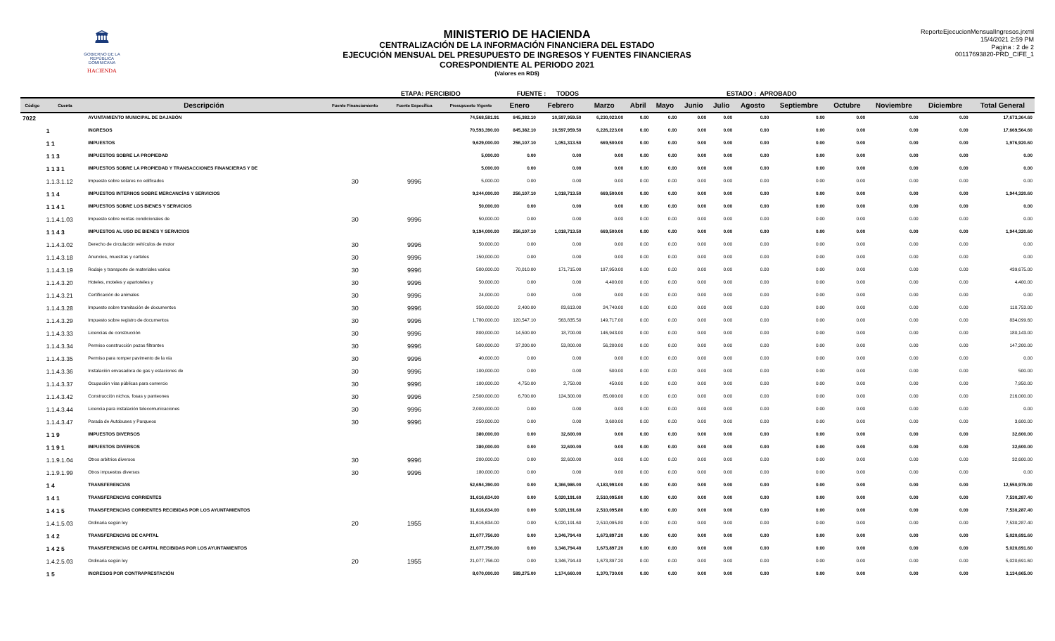🏛
GOBIERNO DE LA
REPÚBLICA
DOMINICANA
HACIENDA
MINISTERIO DE HACIENDA
CENTRALIZACIÓN DE LA INFORMACIÓN FINANCIERA DEL ESTADO
EJECUCIÓN MENSUAL DEL PRESUPUESTO DE INGRESOS Y FUENTES FINANCIERAS
CORESPONDIENTE AL PERIODO 2021
(Valores en RD$)
ReporteEjecucionMensualIngresos.jrxml
15/4/2021 2:59 PM
Pagina : 2 de 2
00117693820-PRD_CIFE_1
ETAPA: PERCIBIDO FUENTE : TODOS ESTADO : APROBADO
| Código | Cuenta | Descripción | Fuente Financiamiento | Fuente Específica | Presupuesto Vigente | Enero | Febrero | Marzo | Abril | Mayo | Junio | Julio | Agosto | Septiembre | Octubre | Noviembre | Diciembre | Total General |
| --- | --- | --- | --- | --- | --- | --- | --- | --- | --- | --- | --- | --- | --- | --- | --- | --- | --- | --- |
| 7022 | | AYUNTAMIENTO MUNICIPAL DE DAJABÓN | | | 74,568,581.91 | 845,382.10 | 10,597,959.50 | 6,230,023.00 | 0.00 | 0.00 | 0.00 | 0.00 | 0.00 | 0.00 | 0.00 | 0.00 | 0.00 | 17,673,364.60 |
| | 1 | INGRESOS | | | 70,593,390.00 | 845,382.10 | 10,597,959.50 | 6,226,223.00 | 0.00 | 0.00 | 0.00 | 0.00 | 0.00 | 0.00 | 0.00 | 0.00 | 0.00 | 17,669,564.60 |
| | 1 1 | IMPUESTOS | | | 9,629,000.00 | 256,107.10 | 1,051,313.50 | 669,500.00 | 0.00 | 0.00 | 0.00 | 0.00 | 0.00 | 0.00 | 0.00 | 0.00 | 0.00 | 1,976,920.60 |
| | 1 1 3 | IMPUESTOS SOBRE LA PROPIEDAD | | | 5,000.00 | 0.00 | 0.00 | 0.00 | 0.00 | 0.00 | 0.00 | 0.00 | 0.00 | 0.00 | 0.00 | 0.00 | 0.00 | 0.00 |
| | 1 1 3 1 | IMPUESTOS SOBRE LA PROPIEDAD Y TRANSACCIONES FINANCIERAS Y DE | | | 5,000.00 | 0.00 | 0.00 | 0.00 | 0.00 | 0.00 | 0.00 | 0.00 | 0.00 | 0.00 | 0.00 | 0.00 | 0.00 | 0.00 |
| | 1.1.3.1.12 | Impuesto sobre solares no edificados | 30 | 9996 | 5,000.00 | 0.00 | 0.00 | 0.00 | 0.00 | 0.00 | 0.00 | 0.00 | 0.00 | 0.00 | 0.00 | 0.00 | 0.00 | 0.00 |
| | 1 1 4 | IMPUESTOS INTERNOS SOBRE MERCANCÍAS Y SERVICIOS | | | 9,244,000.00 | 256,107.10 | 1,018,713.50 | 669,500.00 | 0.00 | 0.00 | 0.00 | 0.00 | 0.00 | 0.00 | 0.00 | 0.00 | 0.00 | 1,944,320.60 |
| | 1 1 4 1 | IMPUESTOS SOBRE LOS BIENES Y SERVICIOS | | | 50,000.00 | 0.00 | 0.00 | 0.00 | 0.00 | 0.00 | 0.00 | 0.00 | 0.00 | 0.00 | 0.00 | 0.00 | 0.00 | 0.00 |
| | 1.1.4.1.03 | Impuesto sobre ventas condicionales de | 30 | 9996 | 50,000.00 | 0.00 | 0.00 | 0.00 | 0.00 | 0.00 | 0.00 | 0.00 | 0.00 | 0.00 | 0.00 | 0.00 | 0.00 | 0.00 |
| | 1 1 4 3 | IMPUESTOS AL USO DE BIENES Y SERVICIOS | | | 9,194,000.00 | 256,107.10 | 1,018,713.50 | 669,500.00 | 0.00 | 0.00 | 0.00 | 0.00 | 0.00 | 0.00 | 0.00 | 0.00 | 0.00 | 1,944,320.60 |
| | 1.1.4.3.02 | Derecho de circulación vehículos de motor | 30 | 9996 | 50,000.00 | 0.00 | 0.00 | 0.00 | 0.00 | 0.00 | 0.00 | 0.00 | 0.00 | 0.00 | 0.00 | 0.00 | 0.00 | 0.00 |
| | 1.1.4.3.18 | Anuncios, muestras y carteles | 30 | 9996 | 150,000.00 | 0.00 | 0.00 | 0.00 | 0.00 | 0.00 | 0.00 | 0.00 | 0.00 | 0.00 | 0.00 | 0.00 | 0.00 | 0.00 |
| | 1.1.4.3.19 | Rodaje y transporte de materiales varios | 30 | 9996 | 500,000.00 | 70,010.00 | 171,715.00 | 197,950.00 | 0.00 | 0.00 | 0.00 | 0.00 | 0.00 | 0.00 | 0.00 | 0.00 | 0.00 | 439,675.00 |
| | 1.1.4.3.20 | Hoteles, moteles y apartoteles y | 30 | 9996 | 50,000.00 | 0.00 | 0.00 | 4,400.00 | 0.00 | 0.00 | 0.00 | 0.00 | 0.00 | 0.00 | 0.00 | 0.00 | 0.00 | 4,400.00 |
| | 1.1.4.3.21 | Certificación de animales | 30 | 9996 | 24,000.00 | 0.00 | 0.00 | 0.00 | 0.00 | 0.00 | 0.00 | 0.00 | 0.00 | 0.00 | 0.00 | 0.00 | 0.00 | 0.00 |
| | 1.1.4.3.28 | Impuesto sobre tramitación de documentos | 30 | 9996 | 350,000.00 | 2,400.00 | 83,613.00 | 24,740.00 | 0.00 | 0.00 | 0.00 | 0.00 | 0.00 | 0.00 | 0.00 | 0.00 | 0.00 | 110,753.00 |
| | 1.1.4.3.29 | Impuesto sobre registro de documentos | 30 | 9996 | 1,780,000.00 | 120,547.10 | 563,835.50 | 149,717.00 | 0.00 | 0.00 | 0.00 | 0.00 | 0.00 | 0.00 | 0.00 | 0.00 | 0.00 | 834,099.60 |
| | 1.1.4.3.33 | Licencias de construcción | 30 | 9996 | 800,000.00 | 14,500.00 | 18,700.00 | 146,943.00 | 0.00 | 0.00 | 0.00 | 0.00 | 0.00 | 0.00 | 0.00 | 0.00 | 0.00 | 180,143.00 |
| | 1.1.4.3.34 | Permiso construcción pozos filtrantes | 30 | 9996 | 500,000.00 | 37,200.00 | 53,800.00 | 56,200.00 | 0.00 | 0.00 | 0.00 | 0.00 | 0.00 | 0.00 | 0.00 | 0.00 | 0.00 | 147,200.00 |
| | 1.1.4.3.35 | Permiso para romper pavimento de la vía | 30 | 9996 | 40,000.00 | 0.00 | 0.00 | 0.00 | 0.00 | 0.00 | 0.00 | 0.00 | 0.00 | 0.00 | 0.00 | 0.00 | 0.00 | 0.00 |
| | 1.1.4.3.36 | Instalación envasadora de gas y estaciones de | 30 | 9996 | 100,000.00 | 0.00 | 0.00 | 500.00 | 0.00 | 0.00 | 0.00 | 0.00 | 0.00 | 0.00 | 0.00 | 0.00 | 0.00 | 500.00 |
| | 1.1.4.3.37 | Ocupación vías públicas para comercio | 30 | 9996 | 100,000.00 | 4,750.00 | 2,750.00 | 450.00 | 0.00 | 0.00 | 0.00 | 0.00 | 0.00 | 0.00 | 0.00 | 0.00 | 0.00 | 7,950.00 |
| | 1.1.4.3.42 | Construcción nichos, fosas y panteones | 30 | 9996 | 2,500,000.00 | 6,700.00 | 124,300.00 | 85,000.00 | 0.00 | 0.00 | 0.00 | 0.00 | 0.00 | 0.00 | 0.00 | 0.00 | 0.00 | 216,000.00 |
| | 1.1.4.3.44 | Licencia para instalación telecomunicaciones | 30 | 9996 | 2,000,000.00 | 0.00 | 0.00 | 0.00 | 0.00 | 0.00 | 0.00 | 0.00 | 0.00 | 0.00 | 0.00 | 0.00 | 0.00 | 0.00 |
| | 1.1.4.3.47 | Parada de Autobuses y Parqueos | 30 | 9996 | 250,000.00 | 0.00 | 0.00 | 3,600.00 | 0.00 | 0.00 | 0.00 | 0.00 | 0.00 | 0.00 | 0.00 | 0.00 | 0.00 | 3,600.00 |
| | 1 1 9 | IMPUESTOS DIVERSOS | | | 380,000.00 | 0.00 | 32,600.00 | 0.00 | 0.00 | 0.00 | 0.00 | 0.00 | 0.00 | 0.00 | 0.00 | 0.00 | 0.00 | 32,600.00 |
| | 1 1 9 1 | IMPUESTOS DIVERSOS | | | 380,000.00 | 0.00 | 32,600.00 | 0.00 | 0.00 | 0.00 | 0.00 | 0.00 | 0.00 | 0.00 | 0.00 | 0.00 | 0.00 | 32,600.00 |
| | 1.1.9.1.04 | Otros arbitrios diversos | 30 | 9996 | 200,000.00 | 0.00 | 32,600.00 | 0.00 | 0.00 | 0.00 | 0.00 | 0.00 | 0.00 | 0.00 | 0.00 | 0.00 | 0.00 | 32,600.00 |
| | 1.1.9.1.99 | Otros impuestos diversos | 30 | 9996 | 180,000.00 | 0.00 | 0.00 | 0.00 | 0.00 | 0.00 | 0.00 | 0.00 | 0.00 | 0.00 | 0.00 | 0.00 | 0.00 | 0.00 |
| | 1 4 | TRANSFERENCIAS | | | 52,694,390.00 | 0.00 | 8,366,986.00 | 4,183,993.00 | 0.00 | 0.00 | 0.00 | 0.00 | 0.00 | 0.00 | 0.00 | 0.00 | 0.00 | 12,550,979.00 |
| | 1 4 1 | TRANSFERENCIAS CORRIENTES | | | 31,616,634.00 | 0.00 | 5,020,191.60 | 2,510,095.80 | 0.00 | 0.00 | 0.00 | 0.00 | 0.00 | 0.00 | 0.00 | 0.00 | 0.00 | 7,530,287.40 |
| | 1 4 1 5 | TRANSFERENCIAS CORRIENTES RECIBIDAS POR LOS AYUNTAMIENTOS | | | 31,616,634.00 | 0.00 | 5,020,191.60 | 2,510,095.80 | 0.00 | 0.00 | 0.00 | 0.00 | 0.00 | 0.00 | 0.00 | 0.00 | 0.00 | 7,530,287.40 |
| | 1.4.1.5.03 | Ordinaria según ley | 20 | 1955 | 31,616,634.00 | 0.00 | 5,020,191.60 | 2,510,095.80 | 0.00 | 0.00 | 0.00 | 0.00 | 0.00 | 0.00 | 0.00 | 0.00 | 0.00 | 7,530,287.40 |
| | 1 4 2 | TRANSFERENCIAS DE CAPITAL | | | 21,077,756.00 | 0.00 | 3,346,794.40 | 1,673,897.20 | 0.00 | 0.00 | 0.00 | 0.00 | 0.00 | 0.00 | 0.00 | 0.00 | 0.00 | 5,020,691.60 |
| | 1 4 2 5 | TRANSFERENCIAS DE CAPITAL RECIBIDAS POR LOS AYUNTAMIENTOS | | | 21,077,756.00 | 0.00 | 3,346,794.40 | 1,673,897.20 | 0.00 | 0.00 | 0.00 | 0.00 | 0.00 | 0.00 | 0.00 | 0.00 | 0.00 | 5,020,691.60 |
| | 1.4.2.5.03 | Ordinaria según ley | 20 | 1955 | 21,077,756.00 | 0.00 | 3,346,794.40 | 1,673,897.20 | 0.00 | 0.00 | 0.00 | 0.00 | 0.00 | 0.00 | 0.00 | 0.00 | 0.00 | 5,020,691.60 |
| | 1 5 | INGRESOS POR CONTRAPRESTACIÓN | | | 8,070,000.00 | 589,275.00 | 1,174,660.00 | 1,370,730.00 | 0.00 | 0.00 | 0.00 | 0.00 | 0.00 | 0.00 | 0.00 | 0.00 | 0.00 | 3,134,665.00 |